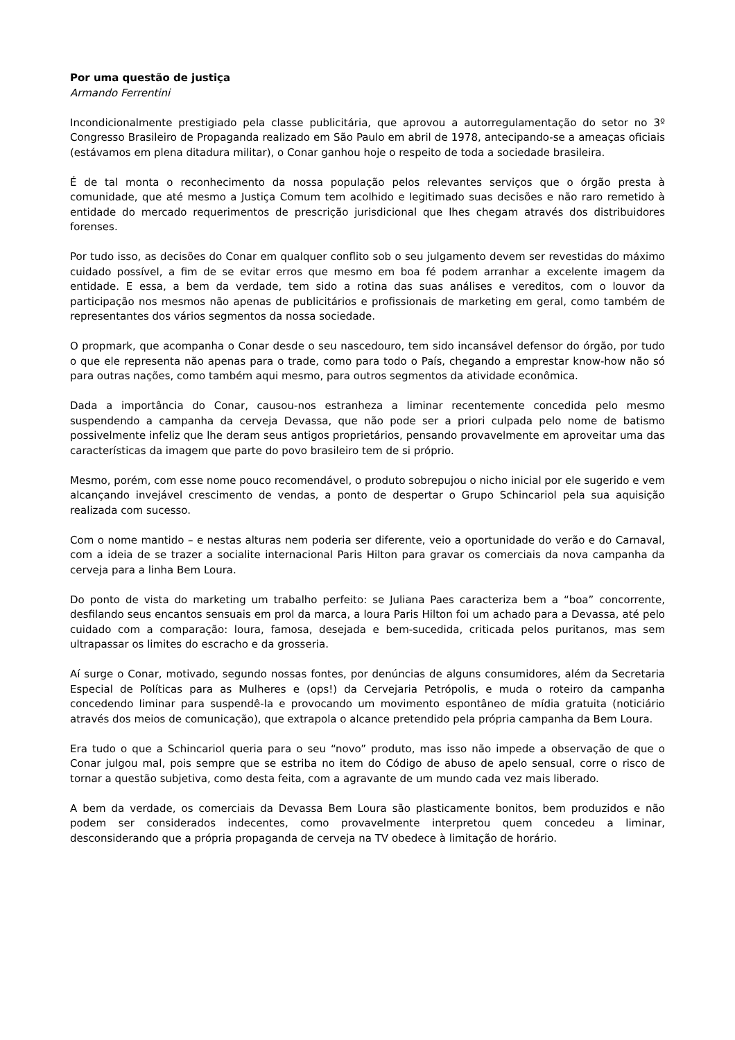Por uma questão de justiça
Armando Ferrentini
Incondicionalmente prestigiado pela classe publicitária, que aprovou a autorregulamentação do setor no 3º Congresso Brasileiro de Propaganda realizado em São Paulo em abril de 1978, antecipando-se a ameaças oficiais (estávamos em plena ditadura militar), o Conar ganhou hoje o respeito de toda a sociedade brasileira.
É de tal monta o reconhecimento da nossa população pelos relevantes serviços que o órgão presta à comunidade, que até mesmo a Justiça Comum tem acolhido e legitimado suas decisões e não raro remetido à entidade do mercado requerimentos de prescrição jurisdicional que lhes chegam através dos distribuidores forenses.
Por tudo isso, as decisões do Conar em qualquer conflito sob o seu julgamento devem ser revestidas do máximo cuidado possível, a fim de se evitar erros que mesmo em boa fé podem arranhar a excelente imagem da entidade. E essa, a bem da verdade, tem sido a rotina das suas análises e vereditos, com o louvor da participação nos mesmos não apenas de publicitários e profissionais de marketing em geral, como também de representantes dos vários segmentos da nossa sociedade.
O propmark, que acompanha o Conar desde o seu nascedouro, tem sido incansável defensor do órgão, por tudo o que ele representa não apenas para o trade, como para todo o País, chegando a emprestar know-how não só para outras nações, como também aqui mesmo, para outros segmentos da atividade econômica.
Dada a importância do Conar, causou-nos estranheza a liminar recentemente concedida pelo mesmo suspendendo a campanha da cerveja Devassa, que não pode ser a priori culpada pelo nome de batismo possivelmente infeliz que lhe deram seus antigos proprietários, pensando provavelmente em aproveitar uma das características da imagem que parte do povo brasileiro tem de si próprio.
Mesmo, porém, com esse nome pouco recomendável, o produto sobrepujou o nicho inicial por ele sugerido e vem alcançando invejável crescimento de vendas, a ponto de despertar o Grupo Schincariol pela sua aquisição realizada com sucesso.
Com o nome mantido – e nestas alturas nem poderia ser diferente, veio a oportunidade do verão e do Carnaval, com a ideia de se trazer a socialite internacional Paris Hilton para gravar os comerciais da nova campanha da cerveja para a linha Bem Loura.
Do ponto de vista do marketing um trabalho perfeito: se Juliana Paes caracteriza bem a “boa” concorrente, desfilando seus encantos sensuais em prol da marca, a loura Paris Hilton foi um achado para a Devassa, até pelo cuidado com a comparação: loura, famosa, desejada e bem-sucedida, criticada pelos puritanos, mas sem ultrapassar os limites do escracho e da grosseria.
Aí surge o Conar, motivado, segundo nossas fontes, por denúncias de alguns consumidores, além da Secretaria Especial de Políticas para as Mulheres e (ops!) da Cervejaria Petrópolis, e muda o roteiro da campanha concedendo liminar para suspendê-la e provocando um movimento espontâneo de mídia gratuita (noticiário através dos meios de comunicação), que extrapola o alcance pretendido pela própria campanha da Bem Loura.
Era tudo o que a Schincariol queria para o seu “novo” produto, mas isso não impede a observação de que o Conar julgou mal, pois sempre que se estriba no item do Código de abuso de apelo sensual, corre o risco de tornar a questão subjetiva, como desta feita, com a agravante de um mundo cada vez mais liberado.
A bem da verdade, os comerciais da Devassa Bem Loura são plasticamente bonitos, bem produzidos e não podem ser considerados indecentes, como provavelmente interpretou quem concedeu a liminar, desconsiderando que a própria propaganda de cerveja na TV obedece à limitação de horário.